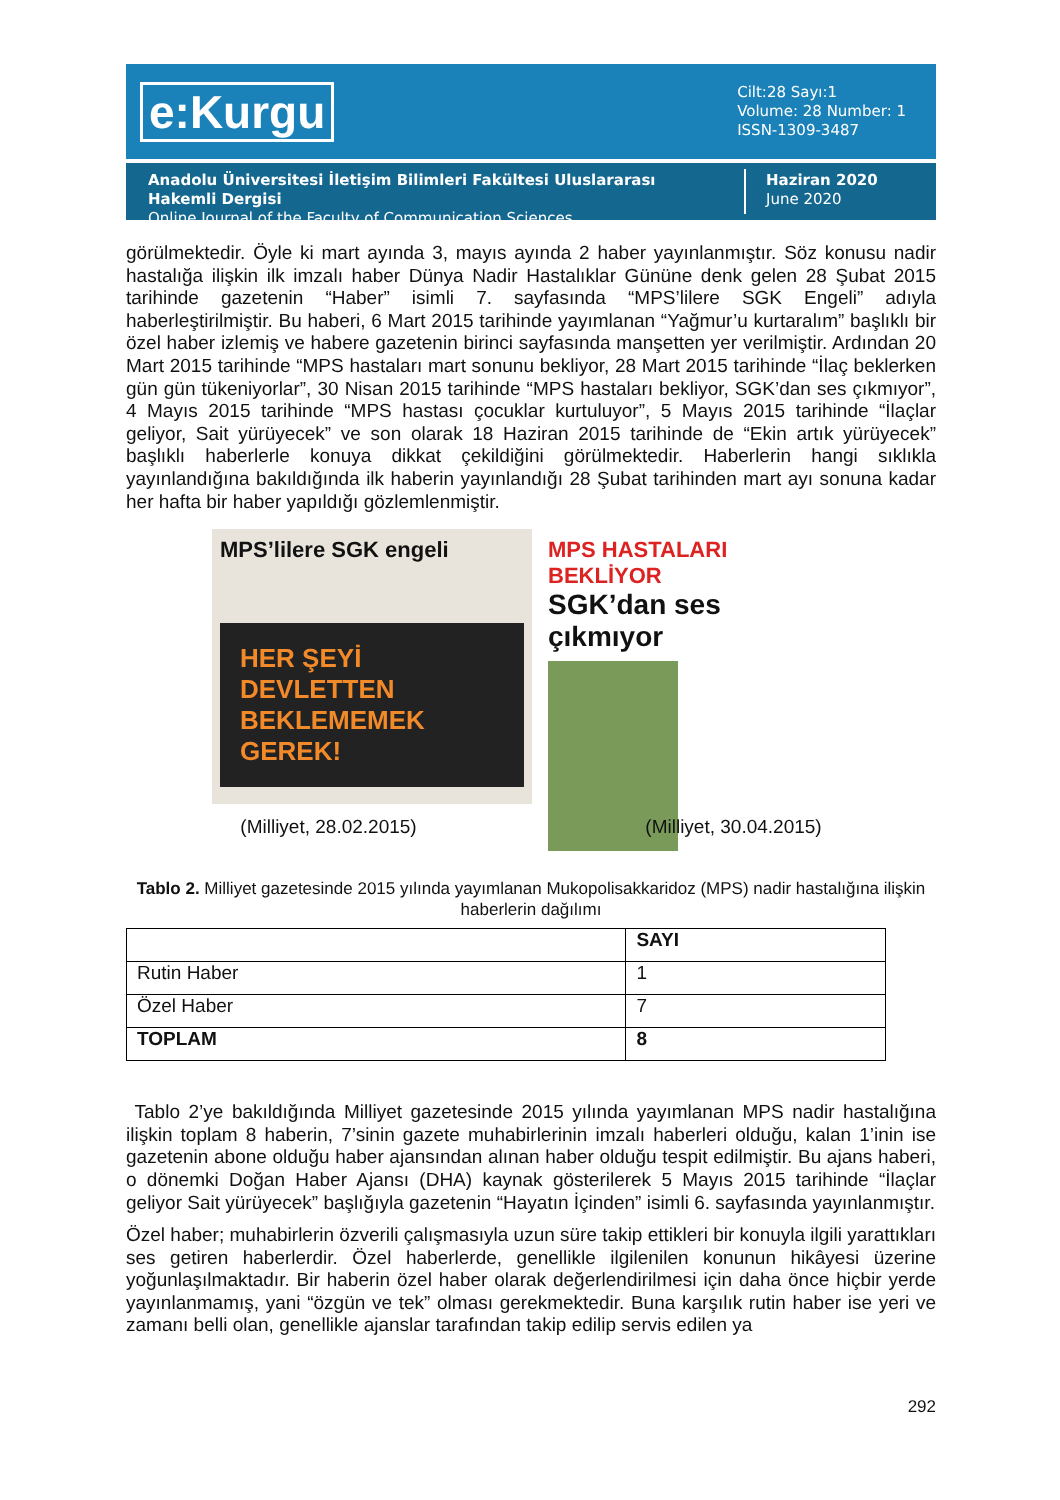e:Kurgu
Cilt:28 Sayı:1
Volume: 28 Number: 1
ISSN-1309-3487
Anadolu Üniversitesi İletişim Bilimleri Fakültesi Uluslararası Hakemli Dergisi
Online Journal of the Faculty of Communication Sciences
Haziran 2020
June 2020
görülmektedir. Öyle ki mart ayında 3, mayıs ayında 2 haber yayınlanmıştır. Söz konusu nadir hastalığa ilişkin ilk imzalı haber Dünya Nadir Hastalıklar Gününe denk gelen 28 Şubat 2015 tarihinde gazetenin “Haber” isimli 7. sayfasında “MPS’lilere SGK Engeli” adıyla haberleştirilmiştir. Bu haberi, 6 Mart 2015 tarihinde yayımlanan “Yağmur’u kurtaralım” başlıklı bir özel haber izlemiş ve habere gazetenin birinci sayfasında manşetten yer verilmiştir. Ardından 20 Mart 2015 tarihinde “MPS hastaları mart sonunu bekliyor, 28 Mart 2015 tarihinde “İlaç beklerken gün gün tükeniyorlar”, 30 Nisan 2015 tarihinde “MPS hastaları bekliyor, SGK’dan ses çıkmıyor”, 4 Mayıs 2015 tarihinde “MPS hastası çocuklar kurtuluyor”, 5 Mayıs 2015 tarihinde “İlaçlar geliyor, Sait yürüyecek” ve son olarak 18 Haziran 2015 tarihinde de “Ekin artık yürüyecek” başlıklı haberlerle konuya dikkat çekildiğini görülmektedir. Haberlerin hangi sıklıkla yayınlandığına bakıldığında ilk haberin yayınlandığı 28 Şubat tarihinden mart ayı sonuna kadar her hafta bir haber yapıldığı gözlemlenmiştir.
MPS’lilere SGK engeli
HER ŞEYİ DEVLETTEN BEKLEMEMEK GEREK!
MPS HASTALARI BEKLİYOR
SGK’dan ses çıkmıyor
(Milliyet, 28.02.2015) (Milliyet, 30.04.2015)
Tablo 2. Milliyet gazetesinde 2015 yılında yayımlanan Mukopolisakkaridoz (MPS) nadir hastalığına ilişkin haberlerin dağılımı
| | SAYI |
| --- | --- |
| Rutin Haber | 1 |
| Özel Haber | 7 |
| TOPLAM | 8 |
Tablo 2’ye bakıldığında Milliyet gazetesinde 2015 yılında yayımlanan MPS nadir hastalığına ilişkin toplam 8 haberin, 7’sinin gazete muhabirlerinin imzalı haberleri olduğu, kalan 1’inin ise gazetenin abone olduğu haber ajansından alınan haber olduğu tespit edilmiştir. Bu ajans haberi, o dönemki Doğan Haber Ajansı (DHA) kaynak gösterilerek 5 Mayıs 2015 tarihinde “İlaçlar geliyor Sait yürüyecek” başlığıyla gazetenin “Hayatın İçinden” isimli 6. sayfasında yayınlanmıştır.
Özel haber; muhabirlerin özverili çalışmasıyla uzun süre takip ettikleri bir konuyla ilgili yarattıkları ses getiren haberlerdir. Özel haberlerde, genellikle ilgilenilen konunun hikâyesi üzerine yoğunlaşılmaktadır. Bir haberin özel haber olarak değerlendirilmesi için daha önce hiçbir yerde yayınlanmamış, yani “özgün ve tek” olması gerekmektedir. Buna karşılık rutin haber ise yeri ve zamanı belli olan, genellikle ajanslar tarafından takip edilip servis edilen ya
292